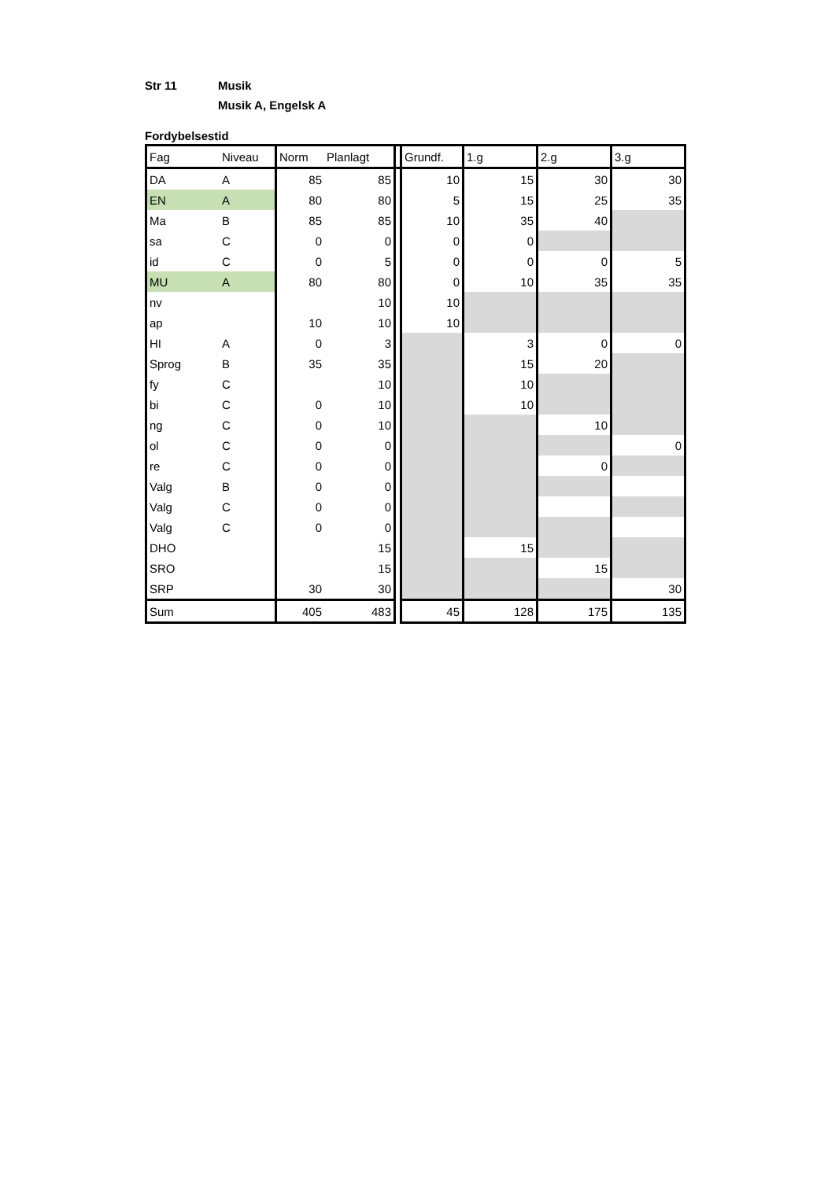Str 11 Musik
Musik A, Engelsk A
Fordybelsestid
| Fag | Niveau | Norm | Planlagt | | Grundf. | 1.g | 2.g | 3.g |
| DA | A | 85 | 85 | | 10 | 15 | 30 | 30 |
| EN | A | 80 | 80 | | 5 | 15 | 25 | 35 |
| Ma | B | 85 | 85 | | 10 | 35 | 40 | |
| sa | C | 0 | 0 | | 0 | 0 | | |
| id | C | 0 | 5 | | 0 | 0 | 0 | 5 |
| MU | A | 80 | 80 | | 0 | 10 | 35 | 35 |
| nv | | | 10 | | 10 | | | |
| ap | | 10 | 10 | | 10 | | | |
| HI | A | 0 | 3 | | | 3 | 0 | 0 |
| Sprog | B | 35 | 35 | | | 15 | 20 | |
| fy | C | | 10 | | | 10 | | |
| bi | C | 0 | 10 | | | 10 | | |
| ng | C | 0 | 10 | | | | 10 | |
| ol | C | 0 | 0 | | | | | 0 |
| re | C | 0 | 0 | | | | 0 | |
| Valg | B | 0 | 0 | | | | | |
| Valg | C | 0 | 0 | | | | | |
| Valg | C | 0 | 0 | | | | | |
| DHO | | | 15 | | | 15 | | |
| SRO | | | 15 | | | | 15 | |
| SRP | | 30 | 30 | | | | | 30 |
| Sum | | 405 | 483 | | 45 | 128 | 175 | 135 |